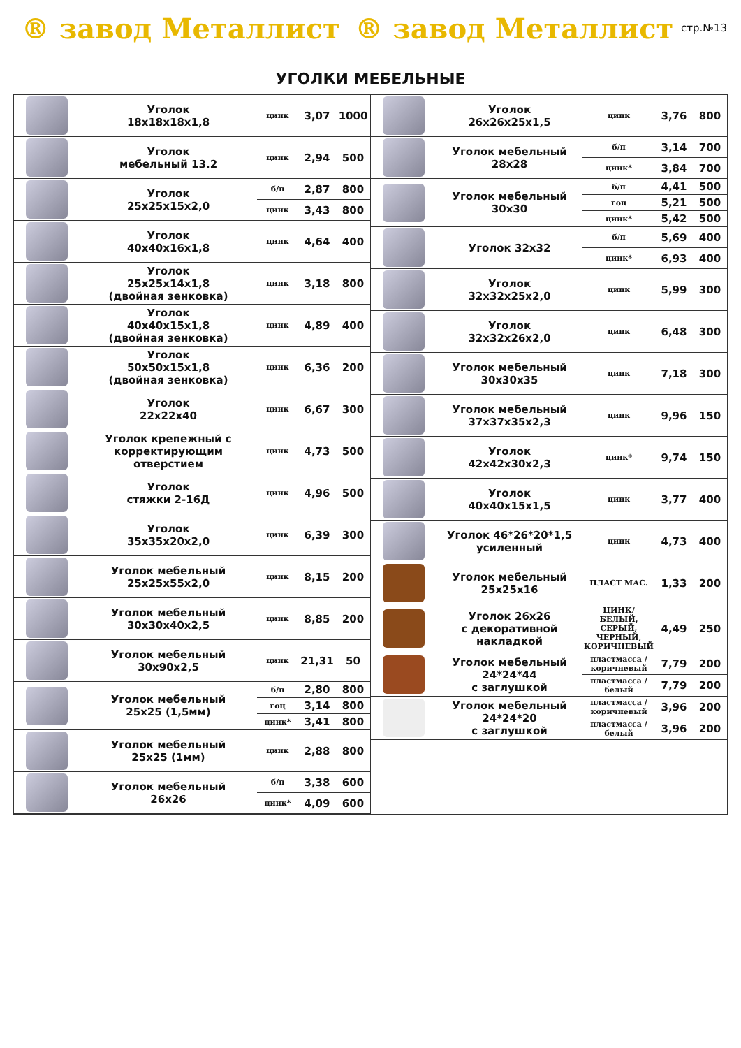® завод Металлист ® завод Металлист
стр.№13
УГОЛКИ МЕБЕЛЬНЫЕ
| | Уголок 18x18x18x1,8 | цинк | 3,07 | 1000 |
| | Уголок мебельный 13.2 | цинк | 2,94 | 500 |
| | Уголок 25x25x15x2,0 | б/п | 2,87 | 800 |
| | | цинк | 3,43 | 800 |
| | Уголок 40x40x16x1,8 | цинк | 4,64 | 400 |
| | Уголок 25x25x14x1,8 (двойная зенковка) | цинк | 3,18 | 800 |
| | Уголок 40x40x15x1,8 (двойная зенковка) | цинк | 4,89 | 400 |
| | Уголок 50x50x15x1,8 (двойная зенковка) | цинк | 6,36 | 200 |
| | Уголок 22x22x40 | цинк | 6,67 | 300 |
| | Уголок крепежный с корректирующим отверстием | цинк | 4,73 | 500 |
| | Уголок стяжки 2-16Д | цинк | 4,96 | 500 |
| | Уголок 35x35x20x2,0 | цинк | 6,39 | 300 |
| | Уголок мебельный 25x25x55x2,0 | цинк | 8,15 | 200 |
| | Уголок мебельный 30x30x40x2,5 | цинк | 8,85 | 200 |
| | Уголок мебельный 30x90x2,5 | цинк | 21,31 | 50 |
| | Уголок мебельный 25x25 (1,5мм) | б/п | 2,80 | 800 |
| | | гоц | 3,14 | 800 |
| | | цинк* | 3,41 | 800 |
| | Уголок мебельный 25x25 (1мм) | цинк | 2,88 | 800 |
| | Уголок мебельный 26x26 | б/п | 3,38 | 600 |
| | | цинк* | 4,09 | 600 |
| | Уголок 26x26x25x1,5 | цинк | 3,76 | 800 |
| | Уголок мебельный 28x28 | б/п | 3,14 | 700 |
| | | цинк* | 3,84 | 700 |
| | Уголок мебельный 30x30 | б/п | 4,41 | 500 |
| | | гоц | 5,21 | 500 |
| | | цинк* | 5,42 | 500 |
| | Уголок 32x32 | б/п | 5,69 | 400 |
| | | цинк* | 6,93 | 400 |
| | Уголок 32x32x25x2,0 | цинк | 5,99 | 300 |
| | Уголок 32x32x26x2,0 | цинк | 6,48 | 300 |
| | Уголок мебельный 30x30x35 | цинк | 7,18 | 300 |
| | Уголок мебельный 37x37x35x2,3 | цинк | 9,96 | 150 |
| | Уголок 42x42x30x2,3 | цинк* | 9,74 | 150 |
| | Уголок 40x40x15x1,5 | цинк | 3,77 | 400 |
| | Уголок 46*26*20*1,5 усиленный | цинк | 4,73 | 400 |
| | Уголок мебельный 25x25x16 | ПЛАСТ МАС. | 1,33 | 200 |
| | Уголок 26x26 с декоративной накладкой | ЦИНК/ БЕЛЫЙ, СЕРЫЙ, ЧЕРНЫЙ, КОРИЧНЕВЫЙ | 4,49 | 250 |
| | Уголок мебельный 24*24*44 с заглушкой | пластмасса /коричневый | 7,79 | 200 |
| | | пластмасса /белый | 7,79 | 200 |
| | Уголок мебельный 24*24*20 с заглушкой | пластмасса /коричневый | 3,96 | 200 |
| | | пластмасса /белый | 3,96 | 200 |